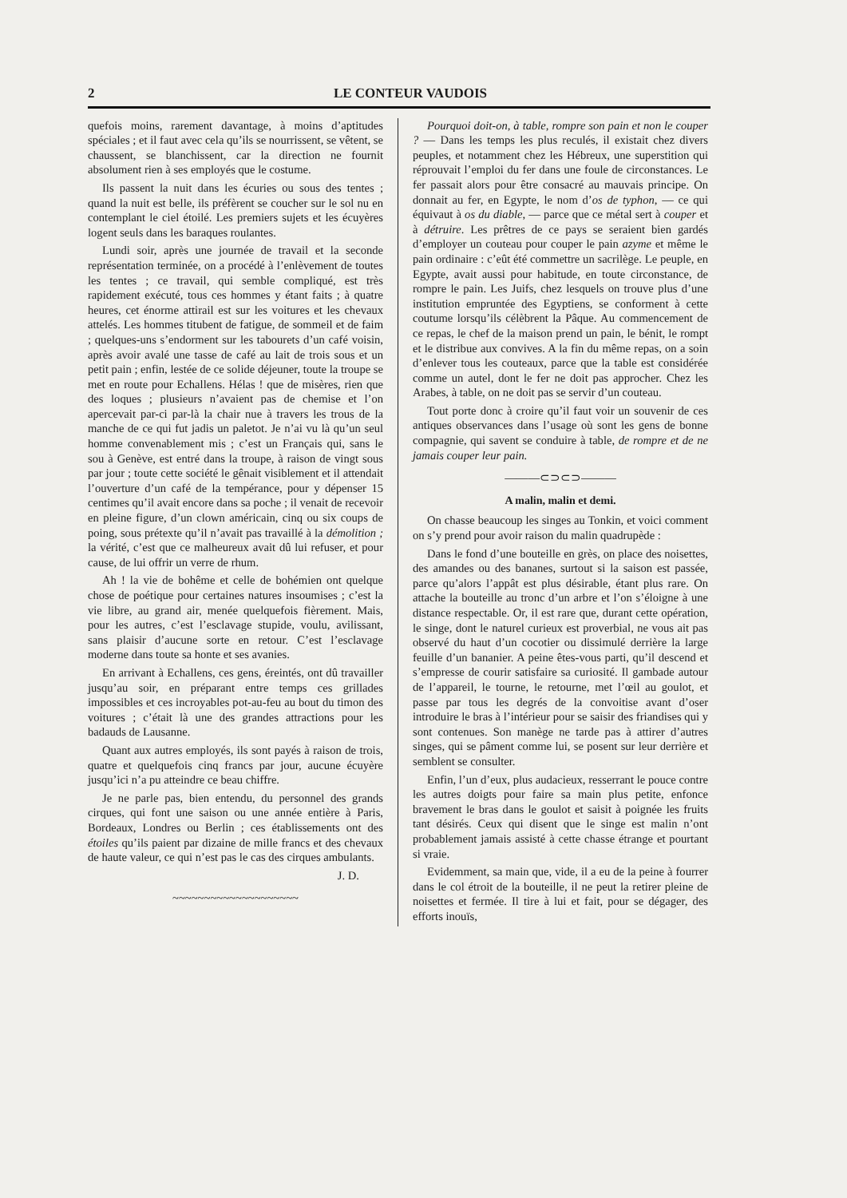2 LE CONTEUR VAUDOIS
quefois moins, rarement davantage, à moins d’aptitudes spéciales ; et il faut avec cela qu’ils se nourrissent, se vêtent, se chaussent, se blanchissent, car la direction ne fournit absolument rien à ses employés que le costume.
Ils passent la nuit dans les écuries ou sous des tentes ; quand la nuit est belle, ils préfèrent se coucher sur le sol nu en contemplant le ciel étoilé. Les premiers sujets et les écuyères logent seuls dans les baraques roulantes.
Lundi soir, après une journée de travail et la seconde représentation terminée, on a procédé à l’enlèvement de toutes les tentes ; ce travail, qui semble compliqué, est très rapidement exécuté, tous ces hommes y étant faits ; à quatre heures, cet énorme attirail est sur les voitures et les chevaux attelés. Les hommes titubent de fatigue, de sommeil et de faim ; quelques-uns s’endorment sur les tabourets d’un café voisin, après avoir avalé une tasse de café au lait de trois sous et un petit pain ; enfin, lestée de ce solide déjeuner, toute la troupe se met en route pour Echallens. Hélas ! que de misères, rien que des loques ; plusieurs n’avaient pas de chemise et l’on apercevait par-ci par-là la chair nue à travers les trous de la manche de ce qui fut jadis un paletot. Je n’ai vu là qu’un seul homme convenablement mis ; c’est un Français qui, sans le sou à Genève, est entré dans la troupe, à raison de vingt sous par jour ; toute cette société le gênait visiblement et il attendait l’ouverture d’un café de la tempérance, pour y dépenser 15 centimes qu’il avait encore dans sa poche ; il venait de recevoir en pleine figure, d’un clown américain, cinq ou six coups de poing, sous prétexte qu’il n’avait pas travaillé à la démolition ; la vérité, c’est que ce malheureux avait dû lui refuser, et pour cause, de lui offrir un verre de rhum.
Ah ! la vie de bohême et celle de bohémien ont quelque chose de poétique pour certaines natures insoumises ; c’est la vie libre, au grand air, menée quelquefois fièrement. Mais, pour les autres, c’est l’esclavage stupide, voulu, avilissant, sans plaisir d’aucune sorte en retour. C’est l’esclavage moderne dans toute sa honte et ses avanies.
En arrivant à Echallens, ces gens, éreintés, ont dû travailler jusqu’au soir, en préparant entre temps ces grillades impossibles et ces incroyables pot-au-feu au bout du timon des voitures ; c’était là une des grandes attractions pour les badauds de Lausanne.
Quant aux autres employés, ils sont payés à raison de trois, quatre et quelquefois cinq francs par jour, aucune écuyère jusqu’ici n’a pu atteindre ce beau chiffre.
Je ne parle pas, bien entendu, du personnel des grands cirques, qui font une saison ou une année entière à Paris, Bordeaux, Londres ou Berlin ; ces établissements ont des étoiles qu’ils paient par dizaine de mille francs et des chevaux de haute valeur, ce qui n’est pas le cas des cirques ambulants.
J. D.
~~~~~~~~~~~~~~~~~~~~
Pourquoi doit-on, à table, rompre son pain et non le couper ? — Dans les temps les plus reculés, il existait chez divers peuples, et notamment chez les Hébreux, une superstition qui réprouvait l’emploi du fer dans une foule de circonstances. Le fer passait alors pour être consacré au mauvais principe. On donnait au fer, en Egypte, le nom d’os de typhon, — ce qui équivaut à os du diable, — parce que ce métal sert à couper et à détruire. Les prêtres de ce pays se seraient bien gardés d’employer un couteau pour couper le pain azyme et même le pain ordinaire : c’eût été commettre un sacrilège. Le peuple, en Egypte, avait aussi pour habitude, en toute circonstance, de rompre le pain. Les Juifs, chez lesquels on trouve plus d’une institution empruntée des Egyptiens, se conforment à cette coutume lorsqu’ils célèbrent la Pâque. Au commencement de ce repas, le chef de la maison prend un pain, le bénit, le rompt et le distribue aux convives. A la fin du même repas, on a soin d’enlever tous les couteaux, parce que la table est considérée comme un autel, dont le fer ne doit pas approcher. Chez les Arabes, à table, on ne doit pas se servir d’un couteau.
Tout porte donc à croire qu’il faut voir un souvenir de ces antiques observances dans l’usage où sont les gens de bonne compagnie, qui savent se conduire à table, de rompre et de ne jamais couper leur pain.
———⊂⊃⊂⊃———
A malin, malin et demi.
On chasse beaucoup les singes au Tonkin, et voici comment on s’y prend pour avoir raison du malin quadrupède :
Dans le fond d’une bouteille en grès, on place des noisettes, des amandes ou des bananes, surtout si la saison est passée, parce qu’alors l’appât est plus désirable, étant plus rare. On attache la bouteille au tronc d’un arbre et l’on s’éloigne à une distance respectable. Or, il est rare que, durant cette opération, le singe, dont le naturel curieux est proverbial, ne vous ait pas observé du haut d’un cocotier ou dissimulé derrière la large feuille d’un bananier. A peine êtes-vous parti, qu’il descend et s’empresse de courir satisfaire sa curiosité. Il gambade autour de l’appareil, le tourne, le retourne, met l’œil au goulot, et passe par tous les degrés de la convoitise avant d’oser introduire le bras à l’intérieur pour se saisir des friandises qui y sont contenues. Son manège ne tarde pas à attirer d’autres singes, qui se pâment comme lui, se posent sur leur derrière et semblent se consulter.
Enfin, l’un d’eux, plus audacieux, resserrant le pouce contre les autres doigts pour faire sa main plus petite, enfonce bravement le bras dans le goulot et saisit à poignée les fruits tant désirés. Ceux qui disent que le singe est malin n’ont probablement jamais assisté à cette chasse étrange et pourtant si vraie.
Evidemment, sa main que, vide, il a eu de la peine à fourrer dans le col étroit de la bouteille, il ne peut la retirer pleine de noisettes et fermée. Il tire à lui et fait, pour se dégager, des efforts inouïs,